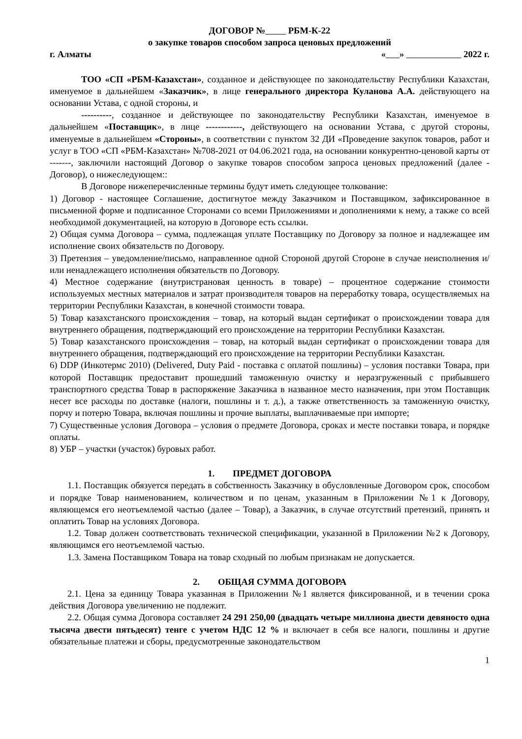ДОГОВОР № РБМ-К-22
о закупке товаров способом запроса ценовых предложений
г. Алматы « » 2022 г.
ТОО «СП «РБМ-Казахстан», созданное и действующее по законодательству Республики Казахстан, именуемое в дальнейшем «Заказчик», в лице генерального директора Куланова А.А. действующего на основании Устава, с одной стороны, и
----------, созданное и действующее по законодательству Республики Казахстан, именуемое в дальнейшем «Поставщик», в лице ------------, действующего на основании Устава, с другой стороны, именуемые в дальнейшем «Стороны», в соответствии с пунктом 32 ДИ «Проведение закупок товаров, работ и услуг в ТОО «СП «РБМ-Казахстан» №708-2021 от 04.06.2021 года, на основании конкурентно-ценовой карты от -------, заключили настоящий Договор о закупке товаров способом запроса ценовых предложений (далее - Договор), о нижеследующем::
В Договоре нижеперечисленные термины будут иметь следующее толкование:
1) Договор - настоящее Соглашение, достигнутое между Заказчиком и Поставщиком, зафиксированное в письменной форме и подписанное Сторонами со всеми Приложениями и дополнениями к нему, а также со всей необходимой документацией, на которую в Договоре есть ссылки.
2) Общая сумма Договора – сумма, подлежащая уплате Поставщику по Договору за полное и надлежащее им исполнение своих обязательств по Договору.
3) Претензия – уведомление/письмо, направленное одной Стороной другой Стороне в случае неисполнения и/или ненадлежащего исполнения обязательств по Договору.
4) Местное содержание (внутристрановая ценность в товаре) – процентное содержание стоимости используемых местных материалов и затрат производителя товаров на переработку товара, осуществляемых на территории Республики Казахстан, в конечной стоимости товара.
5) Товар казахстанского происхождения – товар, на который выдан сертификат о происхождении товара для внутреннего обращения, подтверждающий его происхождение на территории Республики Казахстан.
5) Товар казахстанского происхождения – товар, на который выдан сертификат о происхождении товара для внутреннего обращения, подтверждающий его происхождение на территории Республики Казахстан.
6) DDP (Инкотермс 2010) (Delivered, Duty Paid - поставка с оплатой пошлины) – условия поставки Товара, при которой Поставщик предоставит прошедший таможенную очистку и неразгруженный с прибывшего транспортного средства Товар в распоряжение Заказчика в названное место назначения, при этом Поставщик несет все расходы по доставке (налоги, пошлины и т. д.), а также ответственность за таможенную очистку, порчу и потерю Товара, включая пошлины и прочие выплаты, выплачиваемые при импорте;
7) Существенные условия Договора – условия о предмете Договора, сроках и месте поставки товара, и порядке оплаты.
8) УБР – участки (участок) буровых работ.
1. ПРЕДМЕТ ДОГОВОРА
1.1. Поставщик обязуется передать в собственность Заказчику в обусловленные Договором срок, способом и порядке Товар наименованием, количеством и по ценам, указанным в Приложении №1 к Договору, являющемся его неотъемлемой частью (далее – Товар), а Заказчик, в случае отсутствий претензий, принять и оплатить Товар на условиях Договора.
1.2. Товар должен соответствовать технической спецификации, указанной в Приложении №2 к Договору, являющимся его неотъемлемой частью.
1.3. Замена Поставщиком Товара на товар сходный по любым признакам не допускается.
2. ОБЩАЯ СУММА ДОГОВОРА
2.1. Цена за единицу Товара указанная в Приложении №1 является фиксированной, и в течении срока действия Договора увеличению не подлежит.
2.2. Общая сумма Договора составляет 24 291 250,00 (двадцать четыре миллиона двести девяносто одна тысяча двести пятьдесят) тенге с учетом НДС 12 % и включает в себя все налоги, пошлины и другие обязательные платежи и сборы, предусмотренные законодательством
1